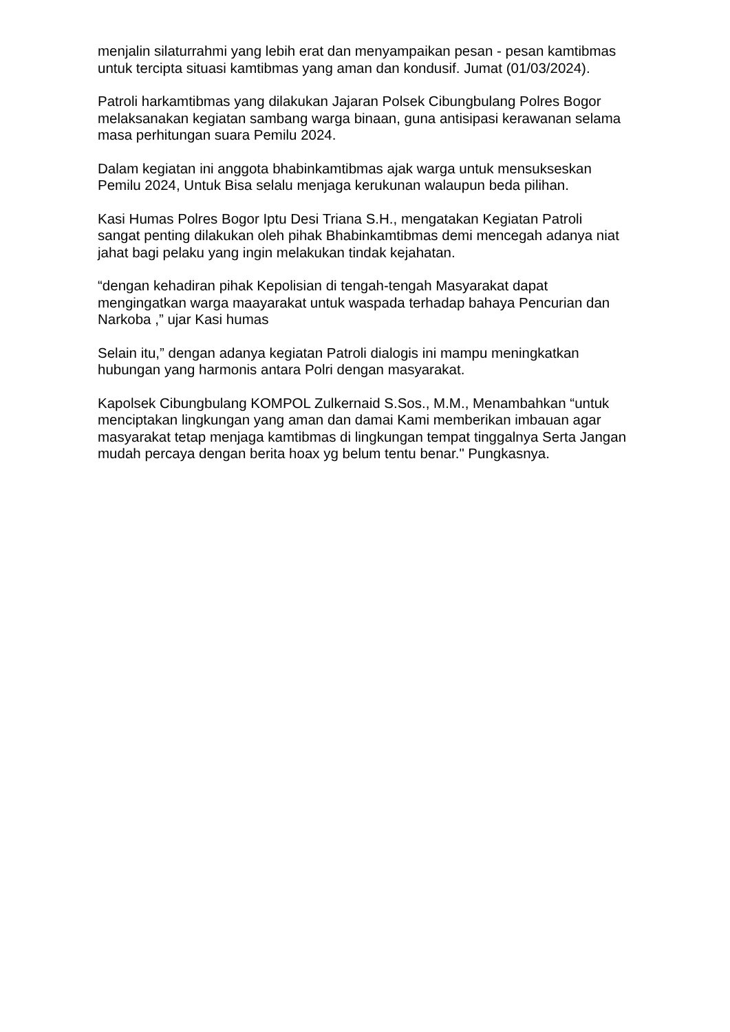menjalin silaturrahmi yang lebih erat dan menyampaikan pesan - pesan kamtibmas untuk tercipta situasi kamtibmas yang aman dan kondusif. Jumat (01/03/2024).
Patroli harkamtibmas yang dilakukan Jajaran Polsek Cibungbulang Polres Bogor melaksanakan kegiatan sambang warga binaan, guna antisipasi kerawanan selama masa perhitungan suara Pemilu 2024.
Dalam kegiatan ini anggota bhabinkamtibmas ajak warga untuk mensukseskan Pemilu 2024, Untuk Bisa selalu menjaga kerukunan walaupun beda pilihan.
Kasi Humas Polres Bogor Iptu Desi Triana S.H., mengatakan Kegiatan Patroli sangat penting dilakukan oleh pihak Bhabinkamtibmas demi mencegah adanya niat jahat bagi pelaku yang ingin melakukan tindak kejahatan.
“dengan kehadiran pihak Kepolisian di tengah-tengah Masyarakat dapat mengingatkan warga maayarakat untuk waspada terhadap bahaya Pencurian dan Narkoba ,” ujar Kasi humas
Selain itu,” dengan adanya kegiatan Patroli dialogis ini mampu meningkatkan hubungan yang harmonis antara Polri dengan masyarakat.
Kapolsek Cibungbulang KOMPOL Zulkernaid S.Sos., M.M., Menambahkan “untuk menciptakan lingkungan yang aman dan damai Kami memberikan imbauan agar masyarakat tetap menjaga kamtibmas di lingkungan tempat tinggalnya Serta Jangan mudah percaya dengan berita hoax yg belum tentu benar." Pungkasnya.